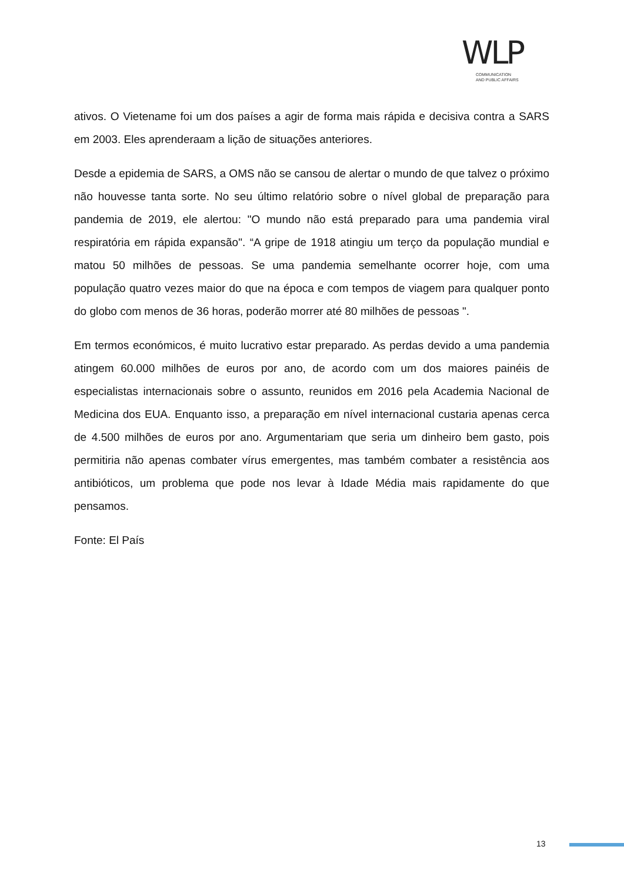WLP
COMMUNICATION
AND PUBLIC AFFAIRS
ativos. O Vietename foi um dos países a agir de forma mais rápida e decisiva contra a SARS em 2003. Eles aprenderaam a lição de situações anteriores.
Desde a epidemia de SARS, a OMS não se cansou de alertar o mundo de que talvez o próximo não houvesse tanta sorte. No seu último relatório sobre o nível global de preparação para pandemia de 2019, ele alertou: "O mundo não está preparado para uma pandemia viral respiratória em rápida expansão". “A gripe de 1918 atingiu um terço da população mundial e matou 50 milhões de pessoas. Se uma pandemia semelhante ocorrer hoje, com uma população quatro vezes maior do que na época e com tempos de viagem para qualquer ponto do globo com menos de 36 horas, poderão morrer até 80 milhões de pessoas ".
Em termos económicos, é muito lucrativo estar preparado. As perdas devido a uma pandemia atingem 60.000 milhões de euros por ano, de acordo com um dos maiores painéis de especialistas internacionais sobre o assunto, reunidos em 2016 pela Academia Nacional de Medicina dos EUA. Enquanto isso, a preparação em nível internacional custaria apenas cerca de 4.500 milhões de euros por ano. Argumentariam que seria um dinheiro bem gasto, pois permitiria não apenas combater vírus emergentes, mas também combater a resistência aos antibióticos, um problema que pode nos levar à Idade Média mais rapidamente do que pensamos.
Fonte: El País
13